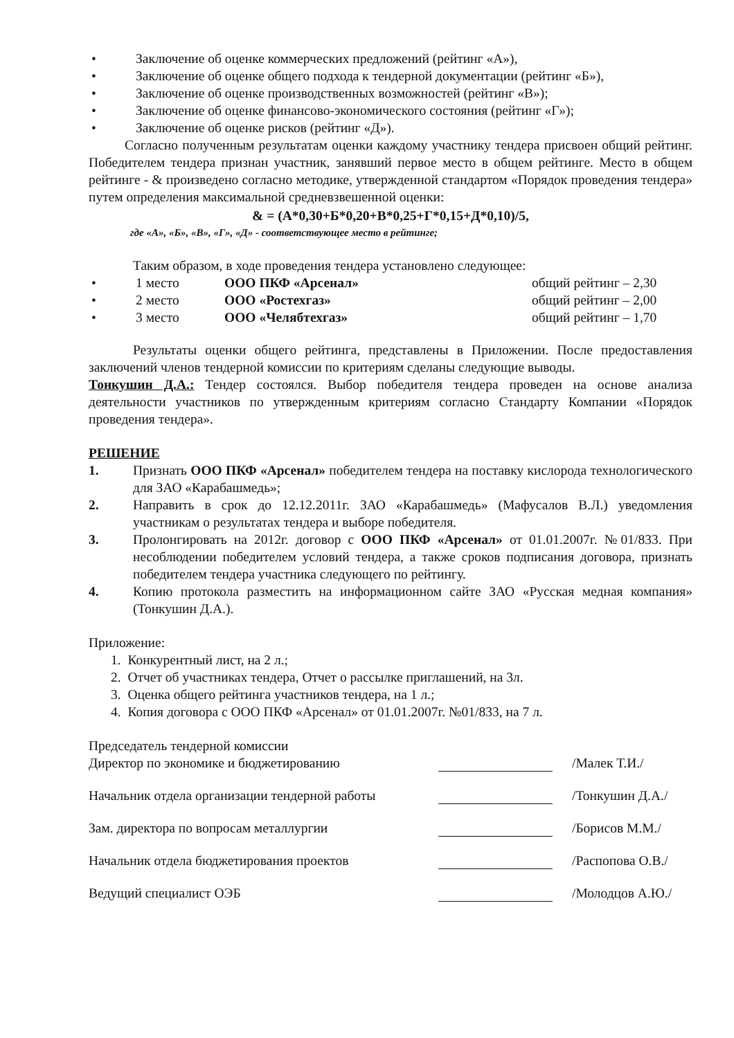• Заключение об оценке коммерческих предложений (рейтинг «А»),
• Заключение об оценке общего подхода к тендерной документации (рейтинг «Б»),
• Заключение об оценке производственных возможностей (рейтинг «В»);
• Заключение об оценке финансово-экономического состояния (рейтинг «Г»);
• Заключение об оценке рисков (рейтинг «Д»).
Согласно полученным результатам оценки каждому участнику тендера присвоен общий рейтинг. Победителем тендера признан участник, занявший первое место в общем рейтинге. Место в общем рейтинге - & произведено согласно методике, утвержденной стандартом «Порядок проведения тендера» путем определения максимальной средневзвешенной оценки:
& = (А*0,30+Б*0,20+В*0,25+Г*0,15+Д*0,10)/5,
где «А», «Б», «В», «Г», «Д» - соответствующее место в рейтинге;
Таким образом, в ходе проведения тендера установлено следующее:
• 1 место ООО ПКФ «Арсенал» общий рейтинг – 2,30
• 2 место ООО «Ростехгаз» общий рейтинг – 2,00
• 3 место ООО «Челябтехгаз» общий рейтинг – 1,70
Результаты оценки общего рейтинга, представлены в Приложении. После предоставления заключений членов тендерной комиссии по критериям сделаны следующие выводы.
Тонкушин Д.А.: Тендер состоялся. Выбор победителя тендера проведен на основе анализа деятельности участников по утвержденным критериям согласно Стандарту Компании «Порядок проведения тендера».
РЕШЕНИЕ
1. Признать ООО ПКФ «Арсенал» победителем тендера на поставку кислорода технологического для ЗАО «Карабашмедь»;
2. Направить в срок до 12.12.2011г. ЗАО «Карабашмедь» (Мафусалов В.Л.) уведомления участникам о результатах тендера и выборе победителя.
3. Пролонгировать на 2012г. договор с ООО ПКФ «Арсенал» от 01.01.2007г. №01/833. При несоблюдении победителем условий тендера, а также сроков подписания договора, признать победителем тендера участника следующего по рейтингу.
4. Копию протокола разместить на информационном сайте ЗАО «Русская медная компания» (Тонкушин Д.А.).
Приложение:
1. Конкурентный лист, на 2 л.;
2. Отчет об участниках тендера, Отчет о рассылке приглашений, на 3л.
3. Оценка общего рейтинга участников тендера, на 1 л.;
4. Копия договора с ООО ПКФ «Арсенал» от 01.01.2007г. №01/833, на 7 л.
Председатель тендерной комиссии
Директор по экономике и бюджетированию /Малек Т.И./
Начальник отдела организации тендерной работы /Тонкушин Д.А./
Зам. директора по вопросам металлургии /Борисов М.М./
Начальник отдела бюджетирования проектов /Распопова О.В./
Ведущий специалист ОЭБ /Молодцов А.Ю./